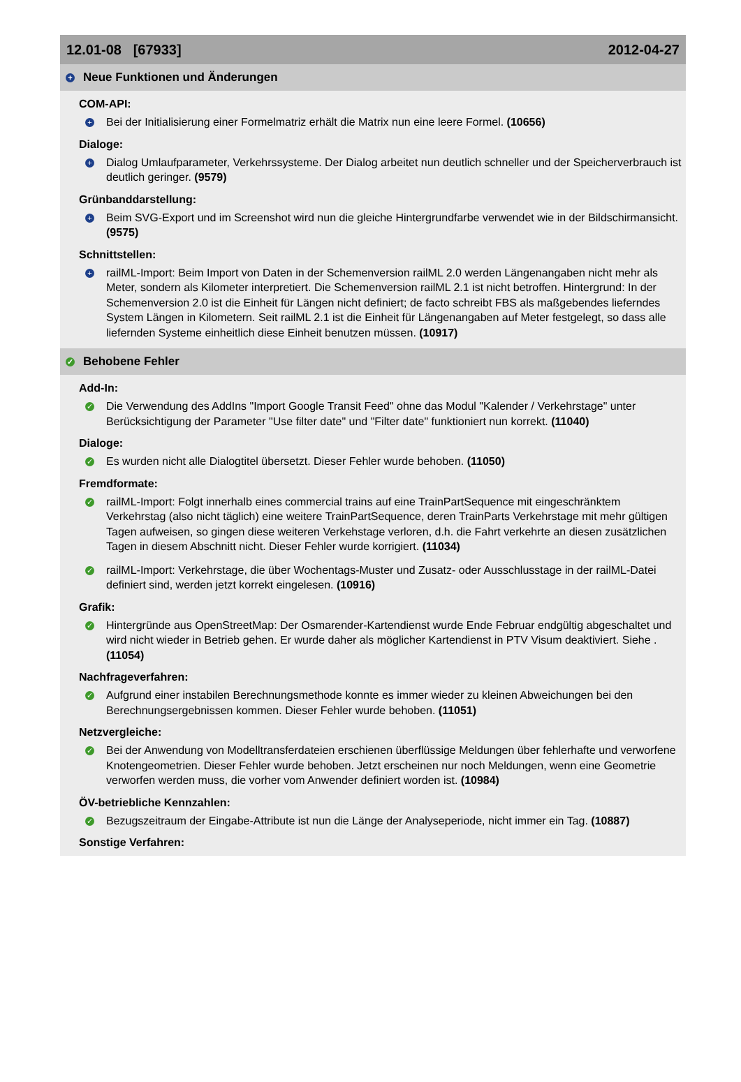12.01-08 [67933] 2012-04-27
+ Neue Funktionen und Änderungen
COM-API:
+
Bei der Initialisierung einer Formelmatriz erhält die Matrix nun eine leere Formel. (10656)
Dialoge:
+
Dialog Umlaufparameter, Verkehrssysteme. Der Dialog arbeitet nun deutlich schneller und der Speicherverbrauch ist deutlich geringer. (9579)
Grünbanddarstellung:
+
Beim SVG-Export und im Screenshot wird nun die gleiche Hintergrundfarbe verwendet wie in der Bildschirmansicht. (9575)
Schnittstellen:
+
railML-Import: Beim Import von Daten in der Schemenversion railML 2.0 werden Längenangaben nicht mehr als Meter, sondern als Kilometer interpretiert. Die Schemenversion railML 2.1 ist nicht betroffen. Hintergrund: In der Schemenversion 2.0 ist die Einheit für Längen nicht definiert; de facto schreibt FBS als maßgebendes lieferndes System Längen in Kilometern. Seit railML 2.1 ist die Einheit für Längenangaben auf Meter festgelegt, so dass alle liefernden Systeme einheitlich diese Einheit benutzen müssen. (10917)
✓ Behobene Fehler
Add-In:
✓
Die Verwendung des AddIns "Import Google Transit Feed" ohne das Modul "Kalender / Verkehrstage" unter Berücksichtigung der Parameter "Use filter date" und "Filter date" funktioniert nun korrekt. (11040)
Dialoge:
✓
Es wurden nicht alle Dialogtitel übersetzt. Dieser Fehler wurde behoben. (11050)
Fremdformate:
✓
railML-Import: Folgt innerhalb eines commercial trains auf eine TrainPartSequence mit eingeschränktem Verkehrstag (also nicht täglich) eine weitere TrainPartSequence, deren TrainParts Verkehrstage mit mehr gültigen Tagen aufweisen, so gingen diese weiteren Verkehstage verloren, d.h. die Fahrt verkehrte an diesen zusätzlichen Tagen in diesem Abschnitt nicht. Dieser Fehler wurde korrigiert. (11034)
✓
railML-Import: Verkehrstage, die über Wochentags-Muster und Zusatz- oder Ausschlusstage in der railML-Datei definiert sind, werden jetzt korrekt eingelesen. (10916)
Grafik:
✓
Hintergründe aus OpenStreetMap: Der Osmarender-Kartendienst wurde Ende Februar endgültig abgeschaltet und wird nicht wieder in Betrieb gehen. Er wurde daher als möglicher Kartendienst in PTV Visum deaktiviert. Siehe . (11054)
Nachfrageverfahren:
✓
Aufgrund einer instabilen Berechnungsmethode konnte es immer wieder zu kleinen Abweichungen bei den Berechnungsergebnissen kommen. Dieser Fehler wurde behoben. (11051)
Netzvergleiche:
✓
Bei der Anwendung von Modelltransferdateien erschienen überflüssige Meldungen über fehlerhafte und verworfene Knotengeometrien. Dieser Fehler wurde behoben. Jetzt erscheinen nur noch Meldungen, wenn eine Geometrie verworfen werden muss, die vorher vom Anwender definiert worden ist. (10984)
ÖV-betriebliche Kennzahlen:
✓
Bezugszeitraum der Eingabe-Attribute ist nun die Länge der Analyseperiode, nicht immer ein Tag. (10887)
Sonstige Verfahren: